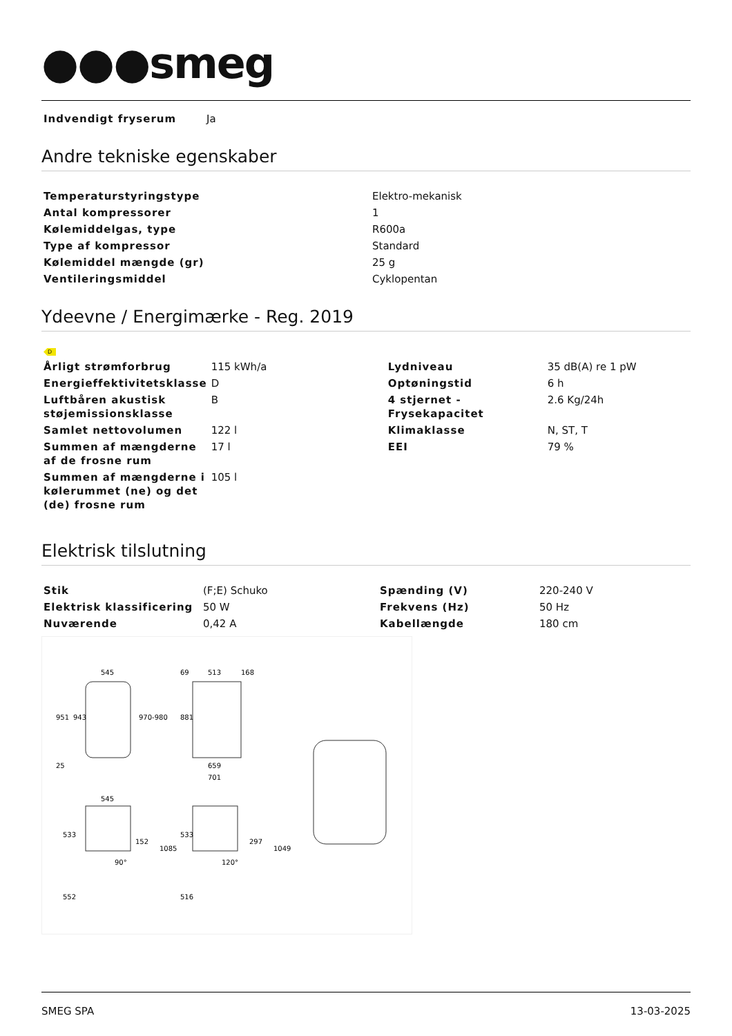●●●smeg
| Indvendigt fryserum | Ja |
Andre tekniske egenskaber
| Temperaturstyringstype | Elektro-mekanisk |
| Antal kompressorer | 1 |
| Kølemiddelgas, type | R600a |
| Type af kompressor | Standard |
| Kølemiddel mængde (gr) | 25 g |
| Ventileringsmiddel | Cyklopentan |
Ydeevne / Energimærke - Reg. 2019
D
| Årligt strømforbrug | 115 kWh/a | Lydniveau | 35 dB(A) re 1 pW |
| Energieffektivitetsklasse | D | Optøningstid | 6 h |
| Luftbåren akustisk støjemissionsklasse | B | 4 stjernet - Frysekapacitet | 2.6 Kg/24h |
| Samlet nettovolumen | 122 l | Klimaklasse | N, ST, T |
| Summen af mængderne af de frosne rum | 17 l | EEI | 79 % |
| Summen af mængderne i kølerummet (ne) og det (de) frosne rum | 105 l | | |
Elektrisk tilslutning
| Stik | (F;E) Schuko | Spænding (V) | 220-240 V |
| Elektrisk klassificering | 50 W | Frekvens (Hz) | 50 Hz |
| Nuværende | 0,42 A | Kabellængde | 180 cm |
545
951
943
970-980
25
513
168
881
659
701
69
545
152
90°
533
552
1085
297
120°
533
516
1049
SMEG SPA 13-03-2025